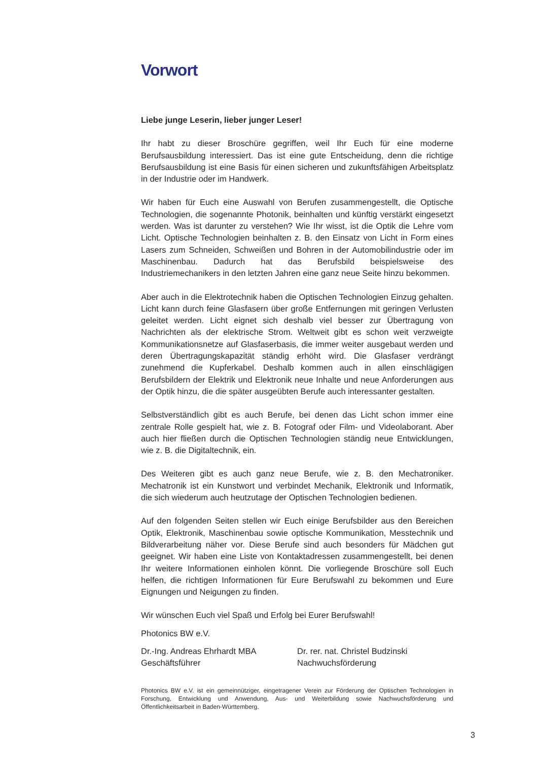Vorwort
Liebe junge Leserin, lieber junger Leser!
Ihr habt zu dieser Broschüre gegriffen, weil Ihr Euch für eine moderne Berufsausbildung interessiert. Das ist eine gute Entscheidung, denn die richtige Berufsausbildung ist eine Basis für einen sicheren und zukunftsfähigen Arbeitsplatz in der Industrie oder im Handwerk.
Wir haben für Euch eine Auswahl von Berufen zusammengestellt, die Optische Technologien, die sogenannte Photonik, beinhalten und künftig verstärkt eingesetzt werden. Was ist darunter zu verstehen? Wie Ihr wisst, ist die Optik die Lehre vom Licht. Optische Technologien beinhalten z. B. den Einsatz von Licht in Form eines Lasers zum Schneiden, Schweißen und Bohren in der Automobilindustrie oder im Maschinenbau. Dadurch hat das Berufsbild beispielsweise des Industriemechanikers in den letzten Jahren eine ganz neue Seite hinzu bekommen.
Aber auch in die Elektrotechnik haben die Optischen Technologien Einzug gehalten. Licht kann durch feine Glasfasern über große Entfernungen mit geringen Verlusten geleitet werden. Licht eignet sich deshalb viel besser zur Übertragung von Nachrichten als der elektrische Strom. Weltweit gibt es schon weit verzweigte Kommunikationsnetze auf Glasfaserbasis, die immer weiter ausgebaut werden und deren Übertragungskapazität ständig erhöht wird. Die Glasfaser verdrängt zunehmend die Kupferkabel. Deshalb kommen auch in allen einschlägigen Berufsbildern der Elektrik und Elektronik neue Inhalte und neue Anforderungen aus der Optik hinzu, die die später ausgeübten Berufe auch interessanter gestalten.
Selbstverständlich gibt es auch Berufe, bei denen das Licht schon immer eine zentrale Rolle gespielt hat, wie z. B. Fotograf oder Film- und Videolaborant. Aber auch hier fließen durch die Optischen Technologien ständig neue Entwicklungen, wie z. B. die Digitaltechnik, ein.
Des Weiteren gibt es auch ganz neue Berufe, wie z. B. den Mechatroniker. Mechatronik ist ein Kunstwort und verbindet Mechanik, Elektronik und Informatik, die sich wiederum auch heutzutage der Optischen Technologien bedienen.
Auf den folgenden Seiten stellen wir Euch einige Berufsbilder aus den Bereichen Optik, Elektronik, Maschinenbau sowie optische Kommunikation, Messtechnik und Bildverarbeitung näher vor. Diese Berufe sind auch besonders für Mädchen gut geeignet. Wir haben eine Liste von Kontaktadressen zusammengestellt, bei denen Ihr weitere Informationen einholen könnt. Die vorliegende Broschüre soll Euch helfen, die richtigen Informationen für Eure Berufswahl zu bekommen und Eure Eignungen und Neigungen zu finden.
Wir wünschen Euch viel Spaß und Erfolg bei Eurer Berufswahl!
Photonics BW e.V.
Dr.-Ing. Andreas Ehrhardt MBA
Geschäftsführer
Dr. rer. nat. Christel Budzinski
Nachwuchsförderung
Photonics BW e.V. ist ein gemeinnütziger, eingetragener Verein zur Förderung der Optischen Technologien in Forschung, Entwicklung und Anwendung, Aus- und Weiterbildung sowie Nachwuchsförderung und Öffentlichkeitsarbeit in Baden-Württemberg.
3